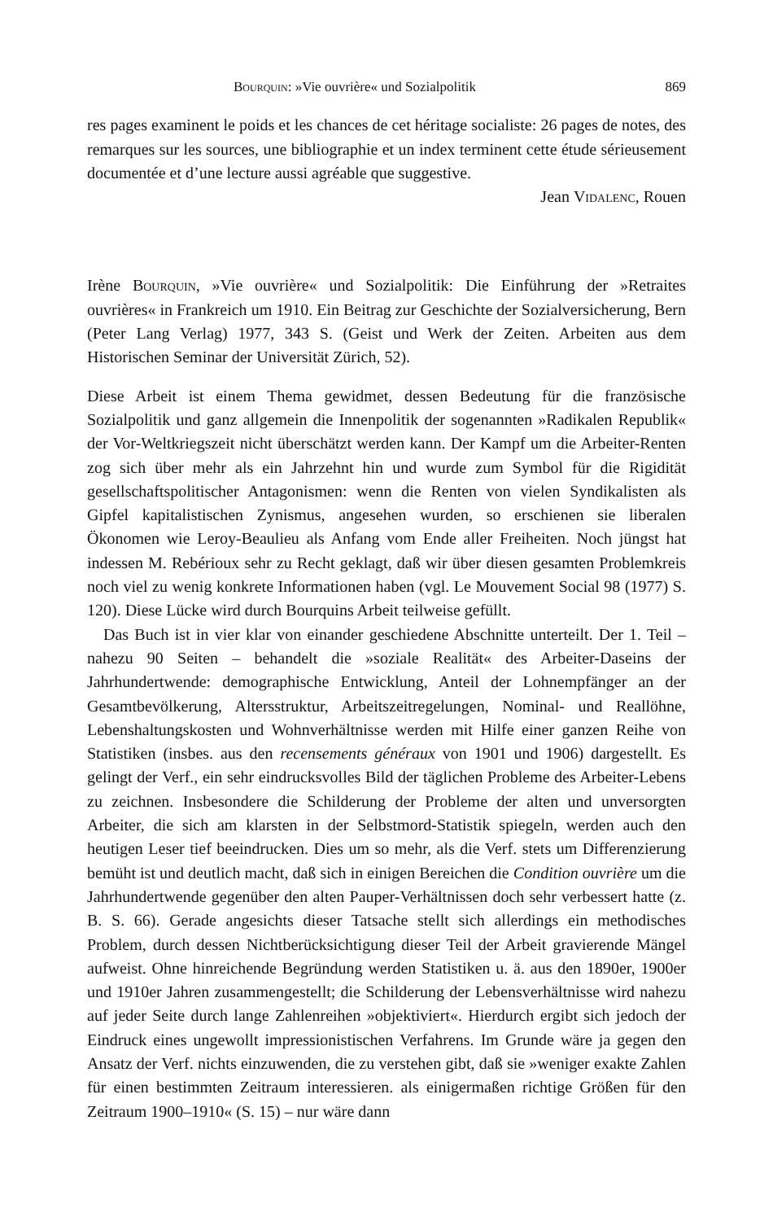Bourquin: »Vie ouvrière« und Sozialpolitik 869
res pages examinent le poids et les chances de cet héritage socialiste: 26 pages de notes, des remarques sur les sources, une bibliographie et un index terminent cette étude sérieusement documentée et d’une lecture aussi agréable que suggestive.
Jean Vidalenc, Rouen
Irène Bourquin, »Vie ouvrière« und Sozialpolitik: Die Einführung der »Retraites ouvrières« in Frankreich um 1910. Ein Beitrag zur Geschichte der Sozialversicherung, Bern (Peter Lang Verlag) 1977, 343 S. (Geist und Werk der Zeiten. Arbeiten aus dem Historischen Seminar der Universität Zürich, 52).
Diese Arbeit ist einem Thema gewidmet, dessen Bedeutung für die französische Sozialpolitik und ganz allgemein die Innenpolitik der sogenannten »Radikalen Republik« der Vor-Weltkriegszeit nicht überschätzt werden kann. Der Kampf um die Arbeiter-Renten zog sich über mehr als ein Jahrzehnt hin und wurde zum Symbol für die Rigidität gesellschaftspolitischer Antagonismen: wenn die Renten von vielen Syndikalisten als Gipfel kapitalistischen Zynismus, angesehen wurden, so erschienen sie liberalen Ökonomen wie Leroy-Beaulieu als Anfang vom Ende aller Freiheiten. Noch jüngst hat indessen M. Rebérioux sehr zu Recht geklagt, daß wir über diesen gesamten Problemkreis noch viel zu wenig konkrete Informationen haben (vgl. Le Mouvement Social 98 (1977) S. 120). Diese Lücke wird durch Bourquins Arbeit teilweise gefüllt.
Das Buch ist in vier klar von einander geschiedene Abschnitte unterteilt. Der 1. Teil – nahezu 90 Seiten – behandelt die »soziale Realität« des Arbeiter-Daseins der Jahrhundertwende: demographische Entwicklung, Anteil der Lohnempfänger an der Gesamtbevölkerung, Altersstruktur, Arbeitszeitregelungen, Nominal- und Reallöhne, Lebenshaltungskosten und Wohnverhältnisse werden mit Hilfe einer ganzen Reihe von Statistiken (insbes. aus den recensements généraux von 1901 und 1906) dargestellt. Es gelingt der Verf., ein sehr eindrucksvolles Bild der täglichen Probleme des Arbeiter-Lebens zu zeichnen. Insbesondere die Schilderung der Probleme der alten und unversorgten Arbeiter, die sich am klarsten in der Selbstmord-Statistik spiegeln, werden auch den heutigen Leser tief beeindrucken. Dies um so mehr, als die Verf. stets um Differenzierung bemüht ist und deutlich macht, daß sich in einigen Bereichen die Condition ouvrière um die Jahrhundertwende gegenüber den alten Pauper-Verhältnissen doch sehr verbessert hatte (z. B. S. 66). Gerade angesichts dieser Tatsache stellt sich allerdings ein methodisches Problem, durch dessen Nichtberücksichtigung dieser Teil der Arbeit gravierende Mängel aufweist. Ohne hinreichende Begründung werden Statistiken u. ä. aus den 1890er, 1900er und 1910er Jahren zusammengestellt; die Schilderung der Lebensverhältnisse wird nahezu auf jeder Seite durch lange Zahlenreihen »objektiviert«. Hierdurch ergibt sich jedoch der Eindruck eines ungewollt impressionistischen Verfahrens. Im Grunde wäre ja gegen den Ansatz der Verf. nichts einzuwenden, die zu verstehen gibt, daß sie »weniger exakte Zahlen für einen bestimmten Zeitraum interessieren. als einigermaßen richtige Größen für den Zeitraum 1900–1910« (S. 15) – nur wäre dann